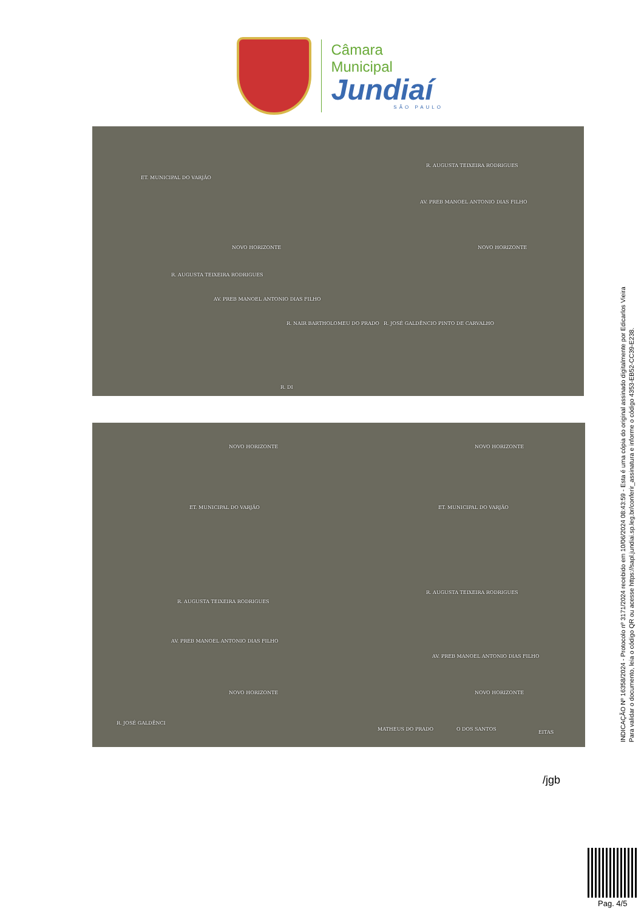Câmara Municipal
Jundiaí
SÃO PAULO
ET. MUNICIPAL DO VARJÃO
R. AUGUSTA TEIXEIRA RODRIGUES
AV. PREB MANOEL ANTONIO DIAS FILHO
NOVO HORIZONTE NOVO HORIZONTE
R. AUGUSTA TEIXEIRA RODRIGUES
AV. PREB MANOEL ANTONIO DIAS FILHO
R. NAIR BARTHOLOMEU DO PRADO R. JOSÉ GALDÊNCIO PINTO DE CARVALHO
R. DI
NOVO HORIZONTE NOVO HORIZONTE
ET. MUNICIPAL DO VARJÃO ET. MUNICIPAL DO VARJÃO
R. AUGUSTA TEIXEIRA RODRIGUES
R. AUGUSTA TEIXEIRA RODRIGUES
AV. PREB MANOEL ANTONIO DIAS FILHO
AV. PREB MANOEL ANTONIO DIAS FILHO
NOVO HORIZONTE NOVO HORIZONTE
R. JOSÉ GALDÊNCI
MATHEUS DO PRADO O DOS SANTOS
EITAS
INDICAÇÃO Nº 16358/2024 - Protocolo nº 3171/2024 recebido em 10/06/2024 08:43:59 - Esta é uma cópia do original assinado digitalmente por Edicarlos Vieira
Para validar o documento, leia o código QR ou acesse https://sapl.jundiai.sp.leg.br/conferir_assinatura e informe o código 4353-EB52-CC39-E238.
/jgb
Pag. 4/5